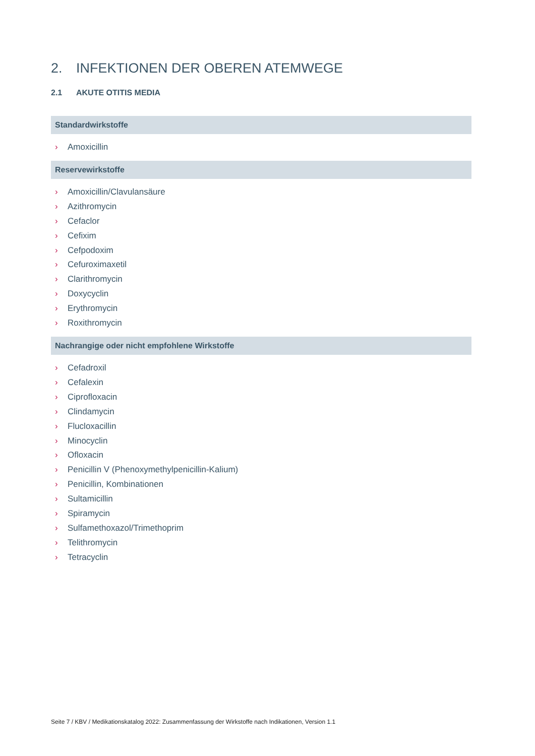2. INFEKTIONEN DER OBEREN ATEMWEGE
2.1 AKUTE OTITIS MEDIA
Standardwirkstoffe
› Amoxicillin
Reservewirkstoffe
› Amoxicillin/Clavulansäure
› Azithromycin
› Cefaclor
› Cefixim
› Cefpodoxim
› Cefuroximaxetil
› Clarithromycin
› Doxycyclin
› Erythromycin
› Roxithromycin
Nachrangige oder nicht empfohlene Wirkstoffe
› Cefadroxil
› Cefalexin
› Ciprofloxacin
› Clindamycin
› Flucloxacillin
› Minocyclin
› Ofloxacin
› Penicillin V (Phenoxymethylpenicillin-Kalium)
› Penicillin, Kombinationen
› Sultamicillin
› Spiramycin
› Sulfamethoxazol/Trimethoprim
› Telithromycin
› Tetracyclin
Seite 7 / KBV / Medikationskatalog 2022: Zusammenfassung der Wirkstoffe nach Indikationen, Version 1.1